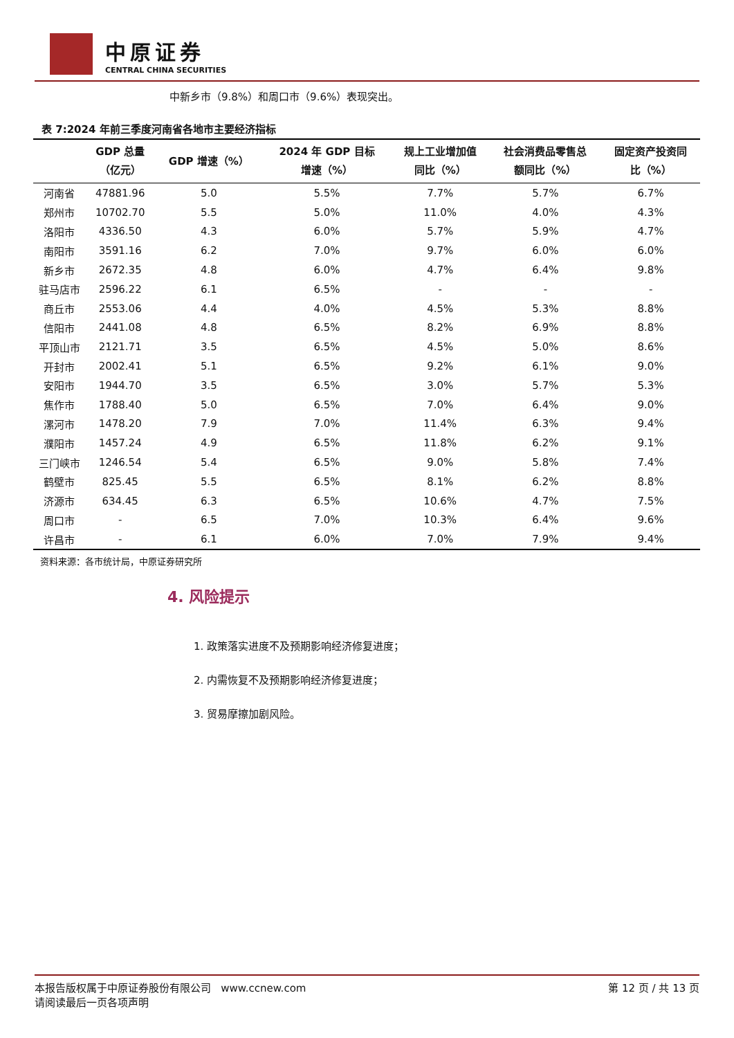中原证券
CENTRAL CHINA SECURITIES
中新乡市（9.8%）和周口市（9.6%）表现突出。
表 7:2024 年前三季度河南省各地市主要经济指标
| | GDP 总量 （亿元） | GDP 增速（%） | 2024 年 GDP 目标 增速（%） | 规上工业增加值 同比（%） | 社会消费品零售总 额同比（%） | 固定资产投资同 比（%） |
| --- | --- | --- | --- | --- | --- | --- |
| 河南省 | 47881.96 | 5.0 | 5.5% | 7.7% | 5.7% | 6.7% |
| 郑州市 | 10702.70 | 5.5 | 5.0% | 11.0% | 4.0% | 4.3% |
| 洛阳市 | 4336.50 | 4.3 | 6.0% | 5.7% | 5.9% | 4.7% |
| 南阳市 | 3591.16 | 6.2 | 7.0% | 9.7% | 6.0% | 6.0% |
| 新乡市 | 2672.35 | 4.8 | 6.0% | 4.7% | 6.4% | 9.8% |
| 驻马店市 | 2596.22 | 6.1 | 6.5% | - | - | - |
| 商丘市 | 2553.06 | 4.4 | 4.0% | 4.5% | 5.3% | 8.8% |
| 信阳市 | 2441.08 | 4.8 | 6.5% | 8.2% | 6.9% | 8.8% |
| 平顶山市 | 2121.71 | 3.5 | 6.5% | 4.5% | 5.0% | 8.6% |
| 开封市 | 2002.41 | 5.1 | 6.5% | 9.2% | 6.1% | 9.0% |
| 安阳市 | 1944.70 | 3.5 | 6.5% | 3.0% | 5.7% | 5.3% |
| 焦作市 | 1788.40 | 5.0 | 6.5% | 7.0% | 6.4% | 9.0% |
| 漯河市 | 1478.20 | 7.9 | 7.0% | 11.4% | 6.3% | 9.4% |
| 濮阳市 | 1457.24 | 4.9 | 6.5% | 11.8% | 6.2% | 9.1% |
| 三门峡市 | 1246.54 | 5.4 | 6.5% | 9.0% | 5.8% | 7.4% |
| 鹤壁市 | 825.45 | 5.5 | 6.5% | 8.1% | 6.2% | 8.8% |
| 济源市 | 634.45 | 6.3 | 6.5% | 10.6% | 4.7% | 7.5% |
| 周口市 | - | 6.5 | 7.0% | 10.3% | 6.4% | 9.6% |
| 许昌市 | - | 6.1 | 6.0% | 7.0% | 7.9% | 9.4% |
资料来源：各市统计局，中原证券研究所
4. 风险提示
1. 政策落实进度不及预期影响经济修复进度；
2. 内需恢复不及预期影响经济修复进度；
3. 贸易摩擦加剧风险。
本报告版权属于中原证券股份有限公司 www.ccnew.com
请阅读最后一页各项声明
第 12 页 / 共 13 页